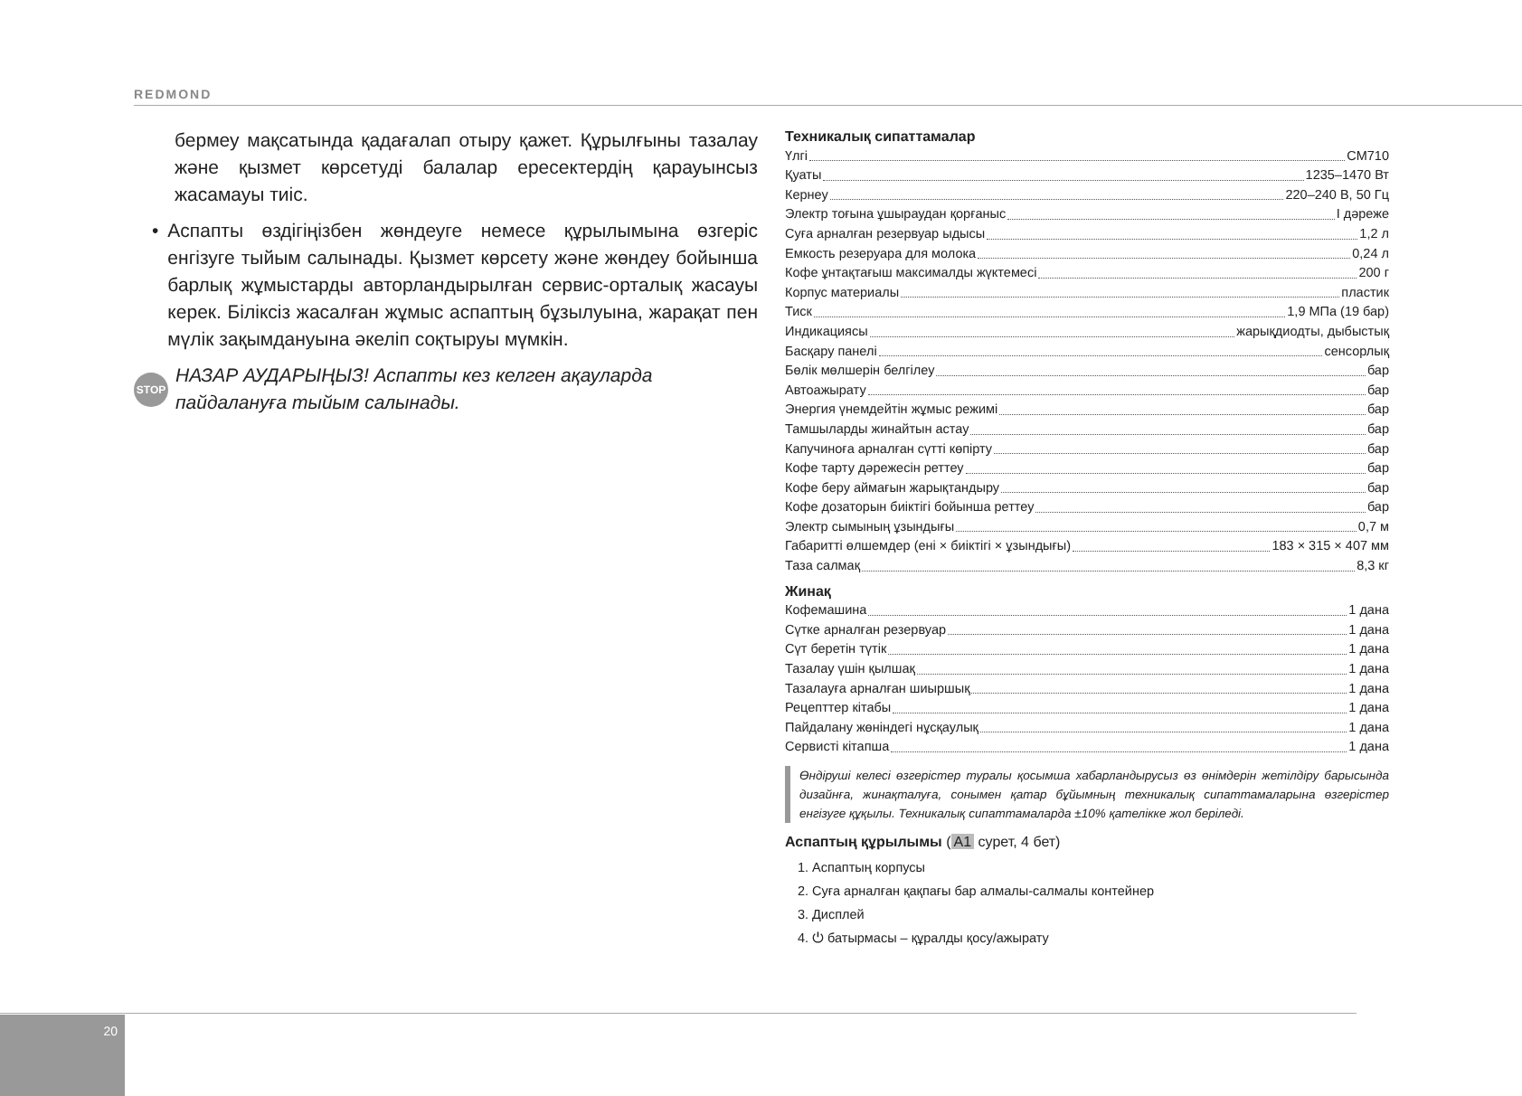REDMOND
бермеу мақсатында қадағалап отыру қажет. Құрылғыны тазалау және қызмет көрсетуді балалар ересектердің қарауынсыз жасамауы тиіс.
• Аспапты өздігіңізбен жөндеуге немесе құрылымына өзгеріс енгізуге тыйым салынады. Қызмет көрсету және жөндеу бойынша барлық жұмыстарды авторландырылған сервис-орталық жасауы керек. Біліксіз жасалған жұмыс аспаптың бұзылуына, жарақат пен мүлік зақымдануына әкеліп соқтыруы мүмкін.
STOP НАЗАР АУДАРЫҢЫЗ! Аспапты кез келген ақауларда пайдалануға тыйым салынады.
Техникалық сипаттамалар
Үлгі CM710
Қуаты 1235–1470 Вт
Кернеу 220–240 В, 50 Гц
Электр тоғына ұшыраудан қорғаныс I дәреже
Суға арналған резервуар ыдысы 1,2 л
Емкость резеруара для молока 0,24 л
Кофе ұнтақтағыш максималды жүктемесі 200 г
Корпус материалы пластик
Тиск 1,9 МПа (19 бар)
Индикациясы жарықдиодты, дыбыстық
Басқару панелі сенсорлық
Бөлік мөлшерін белгілеу бар
Автоажырату бар
Энергия үнемдейтін жұмыс режимі бар
Тамшыларды жинайтын астау бар
Капучиноға арналған сүтті көпірту бар
Кофе тарту дәрежесін реттеу бар
Кофе беру аймағын жарықтандыру бар
Кофе дозаторын биіктігі бойынша реттеу бар
Электр сымының ұзындығы 0,7 м
Габаритті өлшемдер (ені × биіктігі × ұзындығы) 183 × 315 × 407 мм
Таза салмақ 8,3 кг
Жинақ
Кофемашина 1 дана
Сүтке арналған резервуар 1 дана
Сүт беретін түтік 1 дана
Тазалау үшін қылшақ 1 дана
Тазалауға арналған шиыршық 1 дана
Рецепттер кітабы 1 дана
Пайдалану жөніндегі нұсқаулық 1 дана
Сервисті кітапша 1 дана
Өндіруші келесі өзгерістер туралы қосымша хабарландырусыз өз өнімдерін жетілдіру барысында дизайнға, жинақталуға, сонымен қатар бұйымның техникалық сипаттамаларына өзгерістер енгізуге құқылы. Техникалық сипаттамаларда ±10% қателікке жол беріледі.
Аспаптың құрылымы (A1 сурет, 4 бет)
1. Аспаптың корпусы
2. Суға арналған қақпағы бар алмалы-салмалы контейнер
3. Дисплей
4. ⏻ батырмасы – құралды қосу/ажырату
20